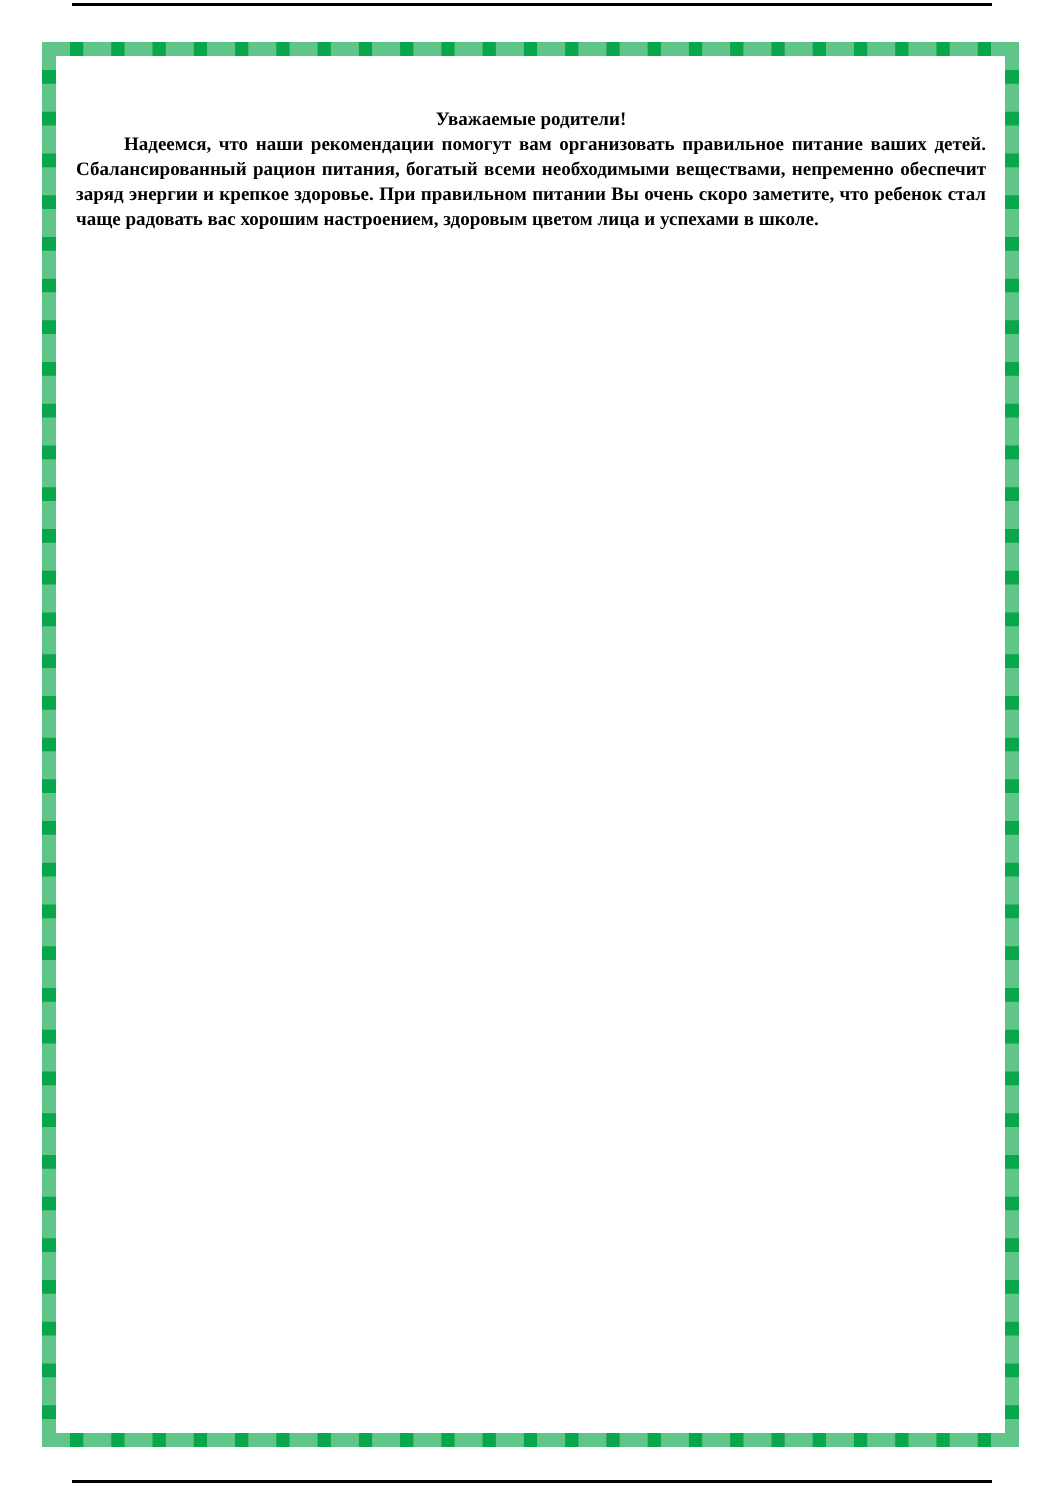Уважаемые родители!
Надеемся, что наши рекомендации помогут вам организовать правильное питание ваших детей. Сбалансированный рацион питания, богатый всеми необходимыми веществами, непременно обеспечит заряд энергии и крепкое здоровье. При правильном питании Вы очень скоро заметите, что ребенок стал чаще радовать вас хорошим настроением, здоровым цветом лица и успехами в школе.